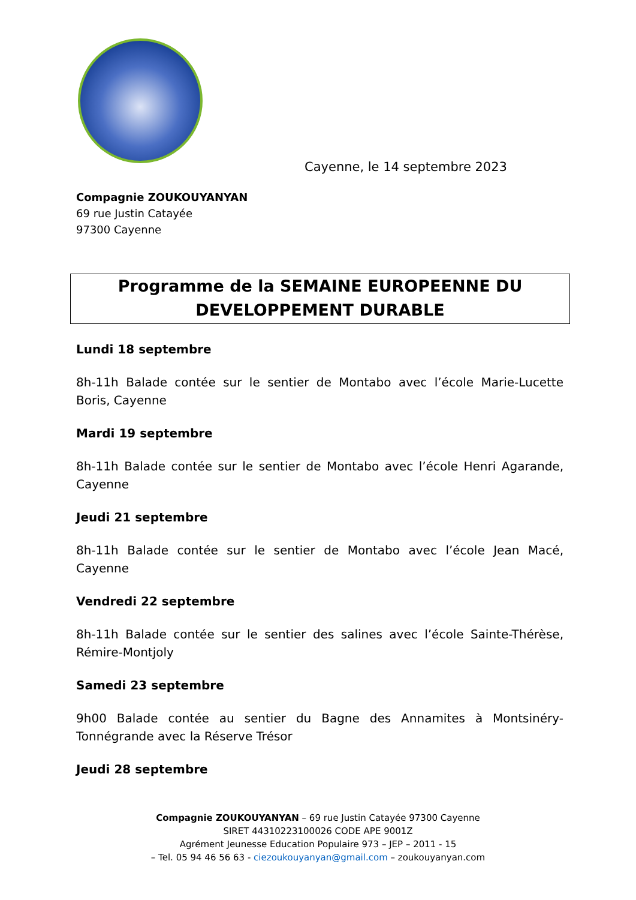Cayenne, le 14 septembre 2023
Compagnie ZOUKOUYANYAN
69 rue Justin Catayée
97300 Cayenne
Programme de la SEMAINE EUROPEENNE DU
DEVELOPPEMENT DURABLE
Lundi 18 septembre
8h-11h Balade contée sur le sentier de Montabo avec l’école Marie-Lucette Boris, Cayenne
Mardi 19 septembre
8h-11h Balade contée sur le sentier de Montabo avec l’école Henri Agarande, Cayenne
Jeudi 21 septembre
8h-11h Balade contée sur le sentier de Montabo avec l’école Jean Macé, Cayenne
Vendredi 22 septembre
8h-11h Balade contée sur le sentier des salines avec l’école Sainte-Thérèse, Rémire-Montjoly
Samedi 23 septembre
9h00 Balade contée au sentier du Bagne des Annamites à Montsinéry-Tonnégrande avec la Réserve Trésor
Jeudi 28 septembre
Compagnie ZOUKOUYANYAN – 69 rue Justin Catayée 97300 Cayenne
SIRET 44310223100026 CODE APE 9001Z
Agrément Jeunesse Education Populaire 973 – JEP – 2011 - 15
– Tel. 05 94 46 56 63 - ciezoukouyanyan@gmail.com – zoukouyanyan.com